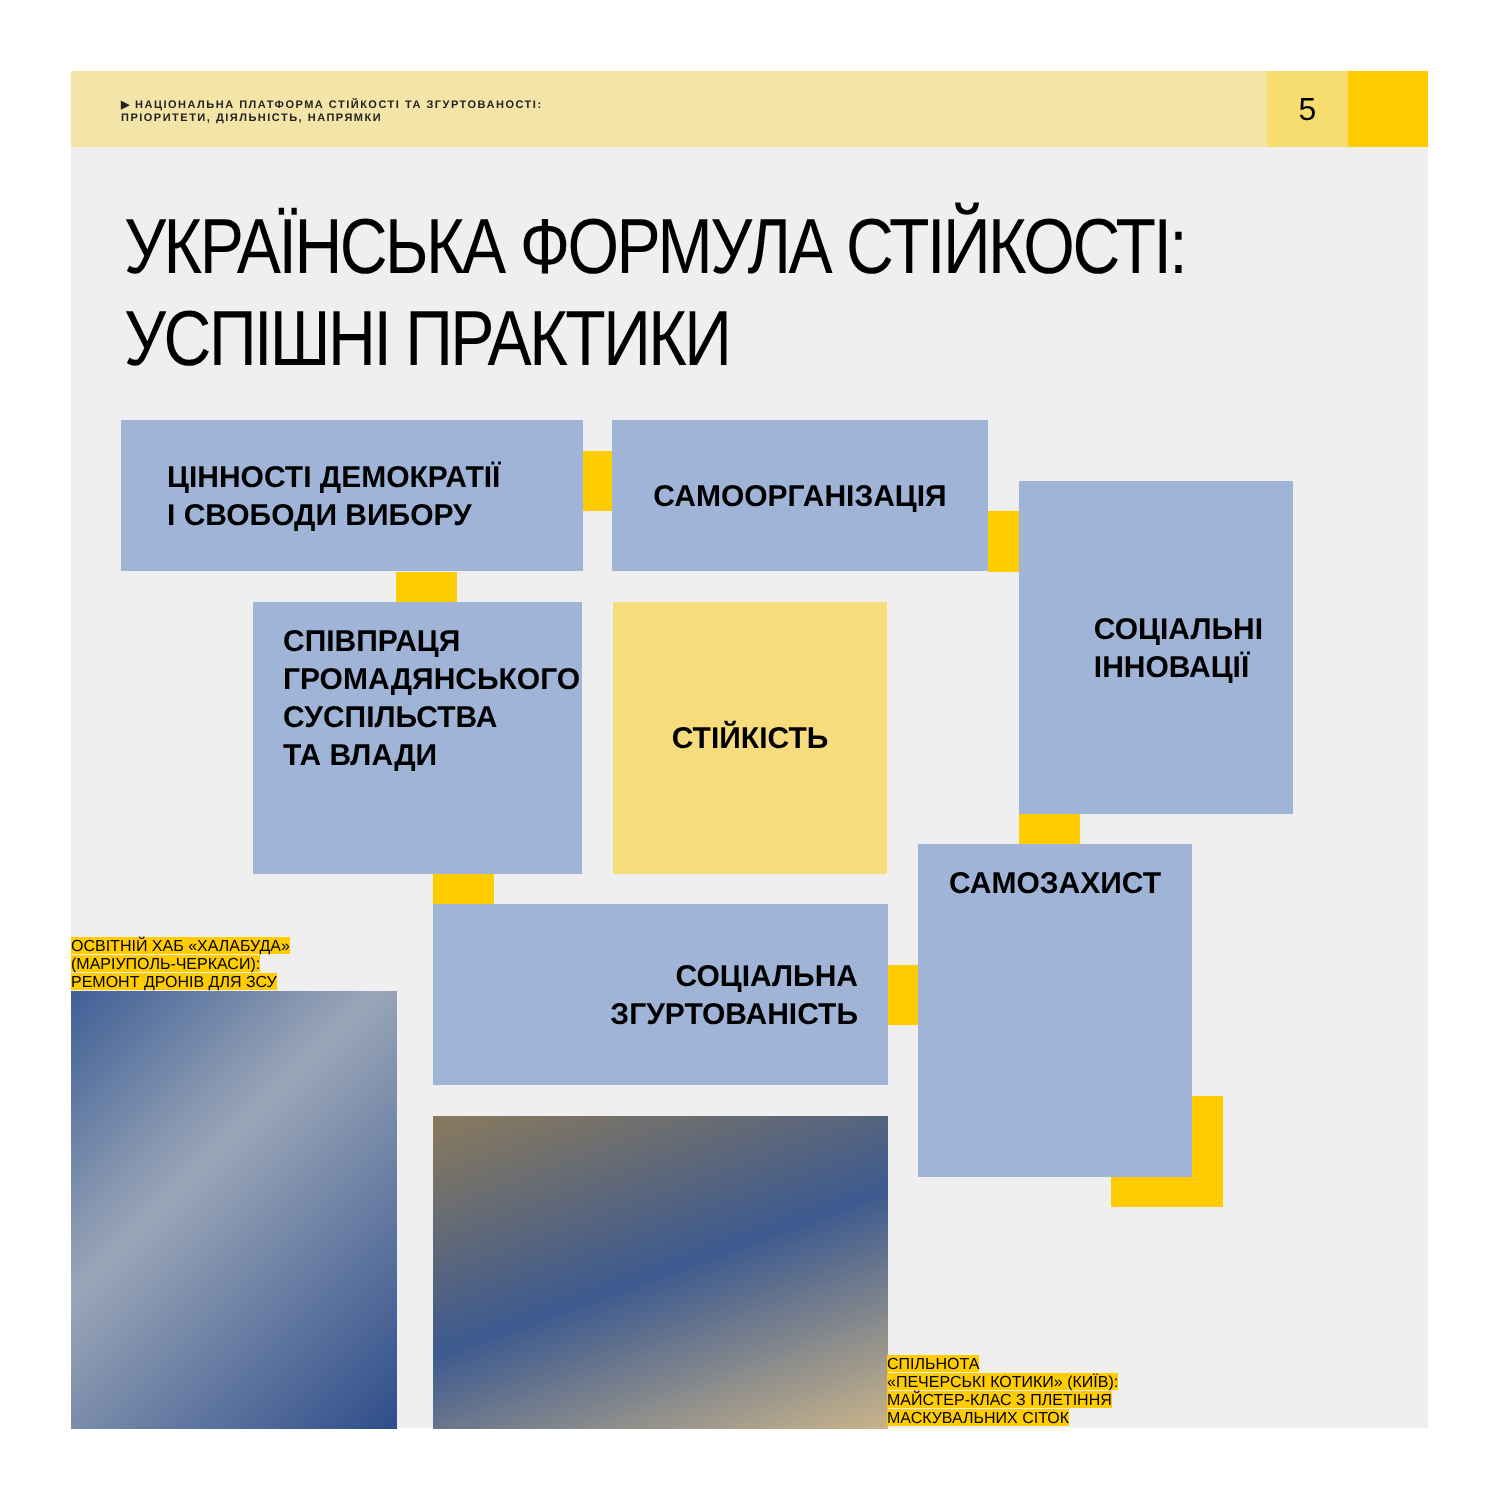▶ НАЦІОНАЛЬНА ПЛАТФОРМА СТІЙКОСТІ ТА ЗГУРТОВАНОСТІ:
ПРІОРИТЕТИ, ДІЯЛЬНІСТЬ, НАПРЯМКИ
5
УКРАЇНСЬКА ФОРМУЛА СТІЙКОСТІ:
УСПІШНІ ПРАКТИКИ
ЦІННОСТІ ДЕМОКРАТІЇ
І СВОБОДИ ВИБОРУ
САМООРГАНІЗАЦІЯ
СОЦІАЛЬНІ
ІННОВАЦІЇ
СПІВПРАЦЯ
ГРОМАДЯНСЬКОГО
СУСПІЛЬСТВА
ТА ВЛАДИ
СТІЙКІСТЬ
САМОЗАХИСТ
СОЦІАЛЬНА
ЗГУРТОВАНІСТЬ
ОСВІТНІЙ ХАБ «ХАЛАБУДА»
(МАРІУПОЛЬ-ЧЕРКАСИ):
РЕМОНТ ДРОНІВ ДЛЯ ЗСУ
СПІЛЬНОТА
«ПЕЧЕРСЬКІ КОТИКИ» (КИЇВ):
МАЙСТЕР-КЛАС З ПЛЕТІННЯ
МАСКУВАЛЬНИХ СІТОК